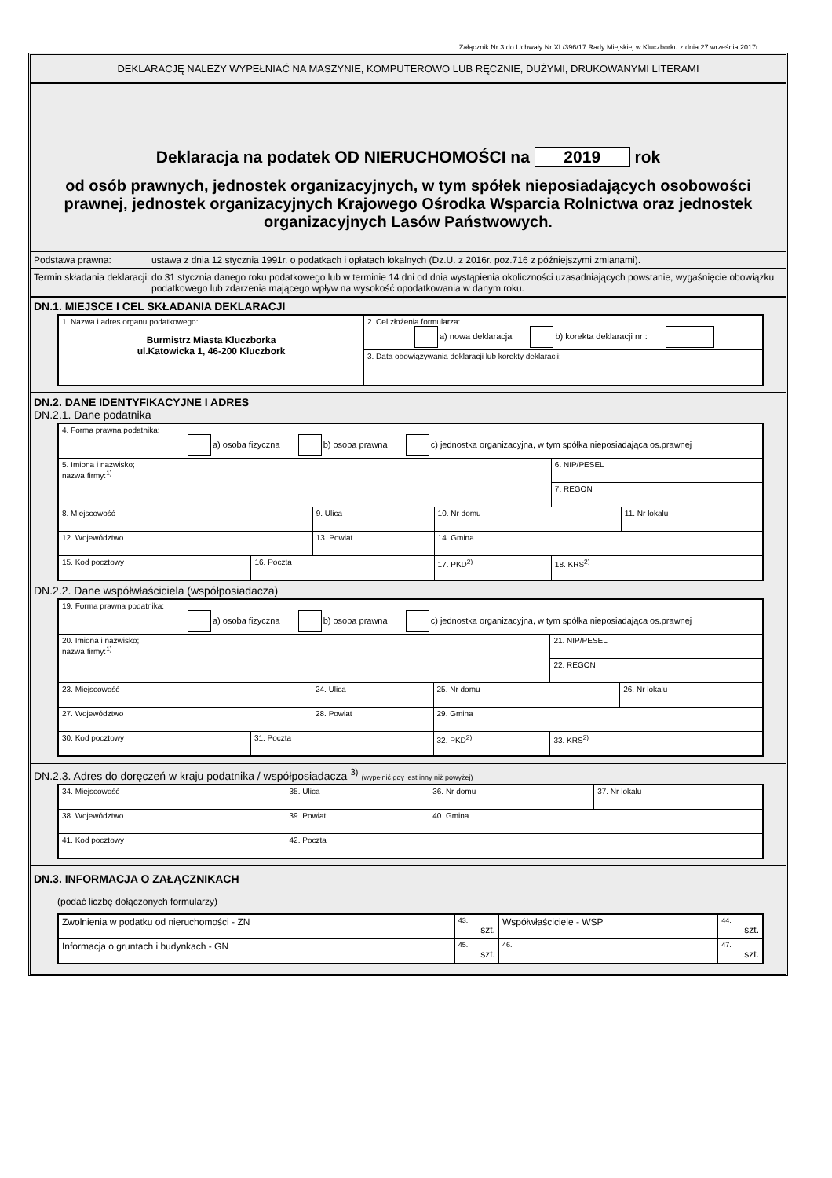Załącznik Nr 3 do Uchwały Nr XL/396/17 Rady Miejskiej w Kluczborku z dnia 27 września 2017r.
DEKLARACJĘ NALEŻY WYPEŁNIAĆ NA MASZYNIE, KOMPUTEROWO LUB RĘCZNIE, DUŻYMI, DRUKOWANYMI LITERAMI
Deklaracja na podatek OD NIERUCHOMOŚCI na 2019 rok
od osób prawnych, jednostek organizacyjnych, w tym spółek nieposiadających osobowości prawnej, jednostek organizacyjnych Krajowego Ośrodka Wsparcia Rolnictwa oraz jednostek organizacyjnych Lasów Państwowych.
Podstawa prawna: ustawa z dnia 12 stycznia 1991r. o podatkach i opłatach lokalnych (Dz.U. z 2016r. poz.716 z późniejszymi zmianami).
Termin składania deklaracji: do 31 stycznia danego roku podatkowego lub w terminie 14 dni od dnia wystąpienia okoliczności uzasadniających powstanie, wygaśnięcie obowiązku podatkowego lub zdarzenia mającego wpływ na wysokość opodatkowania w danym roku.
DN.1. MIEJSCE I CEL SKŁADANIA DEKLARACJI
| 1. Nazwa i adres organu podatkowego: Burmistrz Miasta Kluczborka ul.Katowicka 1, 46-200 Kluczbork | 2. Cel złożenia formularza: a) nowa deklaracja b) korekta deklaracji nr : |
| | 3. Data obowiązywania deklaracji lub korekty deklaracji: |
DN.2. DANE IDENTYFIKACYJNE I ADRES
DN.2.1. Dane podatnika
| 4. Forma prawna podatnika: a) osoba fizyczna b) osoba prawna c) jednostka organizacyjna, w tym spółka nieposiadająca os.prawnej | | | | | | |
| 5. Imiona i nazwisko; nazwa firmy:<sup>1)</sup> | | | | | 6. NIP/PESEL | |
| | | | | | 7. REGON | |
| 8. Miejscowość | | 9. Ulica | | 10. Nr domu | | 11. Nr lokalu |
| 12. Województwo | | 13. Powiat | | 14. Gmina | | |
| 15. Kod pocztowy | 16. Poczta | | 17. PKD<sup>2)</sup> | | 18. KRS<sup>2)</sup> | |
DN.2.2. Dane współwłaściciela (współposiadacza)
| 19. Forma prawna podatnika: a) osoba fizyczna b) osoba prawna c) jednostka organizacyjna, w tym spółka nieposiadająca os.prawnej | | | | | | |
| 20. Imiona i nazwisko; nazwa firmy:<sup>1)</sup> | | | | | 21. NIP/PESEL | |
| | | | | | 22. REGON | |
| 23. Miejscowość | | 24. Ulica | | 25. Nr domu | | 26. Nr lokalu |
| 27. Województwo | | 28. Powiat | | 29. Gmina | | |
| 30. Kod pocztowy | 31. Poczta | | 32. PKD<sup>2)</sup> | | 33. KRS<sup>2)</sup> | |
DN.2.3. Adres do doręczeń w kraju podatnika / współposiadacza <sup>3)</sup> (wypełnić gdy jest inny niż powyżej)
| 34. Miejscowość | 35. Ulica | 36. Nr domu | 37. Nr lokalu |
| 38. Województwo | 39. Powiat | 40. Gmina | |
| 41. Kod pocztowy | 42. Poczta | | |
DN.3. INFORMACJA O ZAŁĄCZNIKACH
(podać liczbę dołączonych formularzy)
| Zwolnienia w podatku od nieruchomości - ZN | 43. szt. | Współwłaściciele - WSP | 44. szt. |
| Informacja o gruntach i budynkach - GN | 45. szt. | 46. | 47. szt. |